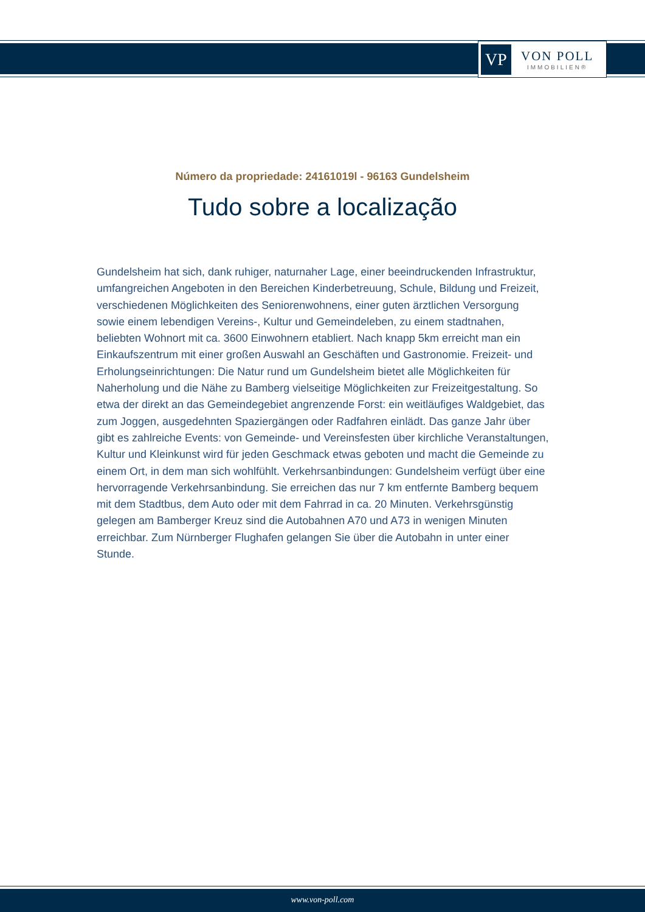VP
VON POLL
IMMOBILIEN®
Número da propriedade: 24161019l - 96163 Gundelsheim
Tudo sobre a localização
Gundelsheim hat sich, dank ruhiger, naturnaher Lage, einer beeindruckenden Infrastruktur, umfangreichen Angeboten in den Bereichen Kinderbetreuung, Schule, Bildung und Freizeit, verschiedenen Möglichkeiten des Seniorenwohnens, einer guten ärztlichen Versorgung sowie einem lebendigen Vereins-, Kultur und Gemeindeleben, zu einem stadtnahen, beliebten Wohnort mit ca. 3600 Einwohnern etabliert. Nach knapp 5km erreicht man ein Einkaufszentrum mit einer großen Auswahl an Geschäften und Gastronomie. Freizeit- und Erholungseinrichtungen: Die Natur rund um Gundelsheim bietet alle Möglichkeiten für Naherholung und die Nähe zu Bamberg vielseitige Möglichkeiten zur Freizeitgestaltung. So etwa der direkt an das Gemeindegebiet angrenzende Forst: ein weitläufiges Waldgebiet, das zum Joggen, ausgedehnten Spaziergängen oder Radfahren einlädt. Das ganze Jahr über gibt es zahlreiche Events: von Gemeinde- und Vereinsfesten über kirchliche Veranstaltungen, Kultur und Kleinkunst wird für jeden Geschmack etwas geboten und macht die Gemeinde zu einem Ort, in dem man sich wohlfühlt. Verkehrsanbindungen: Gundelsheim verfügt über eine hervorragende Verkehrsanbindung. Sie erreichen das nur 7 km entfernte Bamberg bequem mit dem Stadtbus, dem Auto oder mit dem Fahrrad in ca. 20 Minuten. Verkehrsgünstig gelegen am Bamberger Kreuz sind die Autobahnen A70 und A73 in wenigen Minuten erreichbar. Zum Nürnberger Flughafen gelangen Sie über die Autobahn in unter einer Stunde.
www.von-poll.com